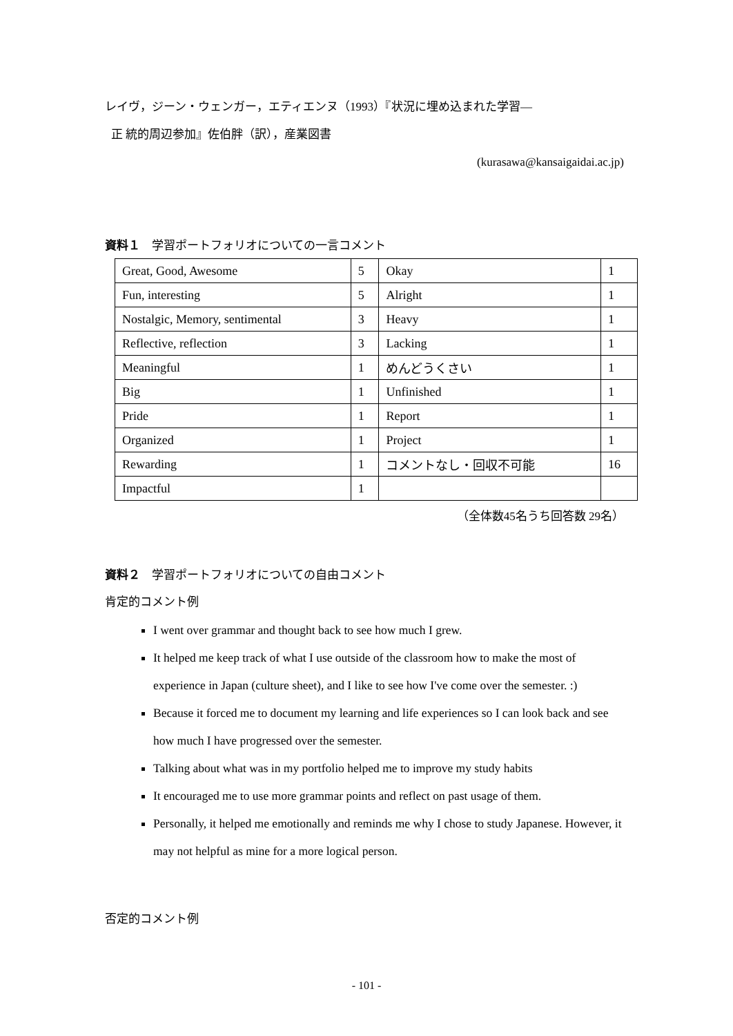レイヴ，ジーン・ウェンガー，エティエンヌ（1993）『状況に埋め込まれた学習―
正 統的周辺参加』佐伯胖（訳），産業図書
(kurasawa@kansaigaidai.ac.jp)
資料１　学習ポートフォリオについての一言コメント
| Great, Good, Awesome | 5 | Okay | 1 |
| Fun, interesting | 5 | Alright | 1 |
| Nostalgic, Memory, sentimental | 3 | Heavy | 1 |
| Reflective, reflection | 3 | Lacking | 1 |
| Meaningful | 1 | めんどうくさい | 1 |
| Big | 1 | Unfinished | 1 |
| Pride | 1 | Report | 1 |
| Organized | 1 | Project | 1 |
| Rewarding | 1 | コメントなし・回収不可能 | 16 |
| Impactful | 1 | | |
（全体数45名うち回答数 29名）
資料２　学習ポートフォリオについての自由コメント
肯定的コメント例
I went over grammar and thought back to see how much I grew.
It helped me keep track of what I use outside of the classroom how to make the most of experience in Japan (culture sheet), and I like to see how I've come over the semester. :)
Because it forced me to document my learning and life experiences so I can look back and see how much I have progressed over the semester.
Talking about what was in my portfolio helped me to improve my study habits
It encouraged me to use more grammar points and reflect on past usage of them.
Personally, it helped me emotionally and reminds me why I chose to study Japanese. However, it may not helpful as mine for a more logical person.
否定的コメント例
- 101 -